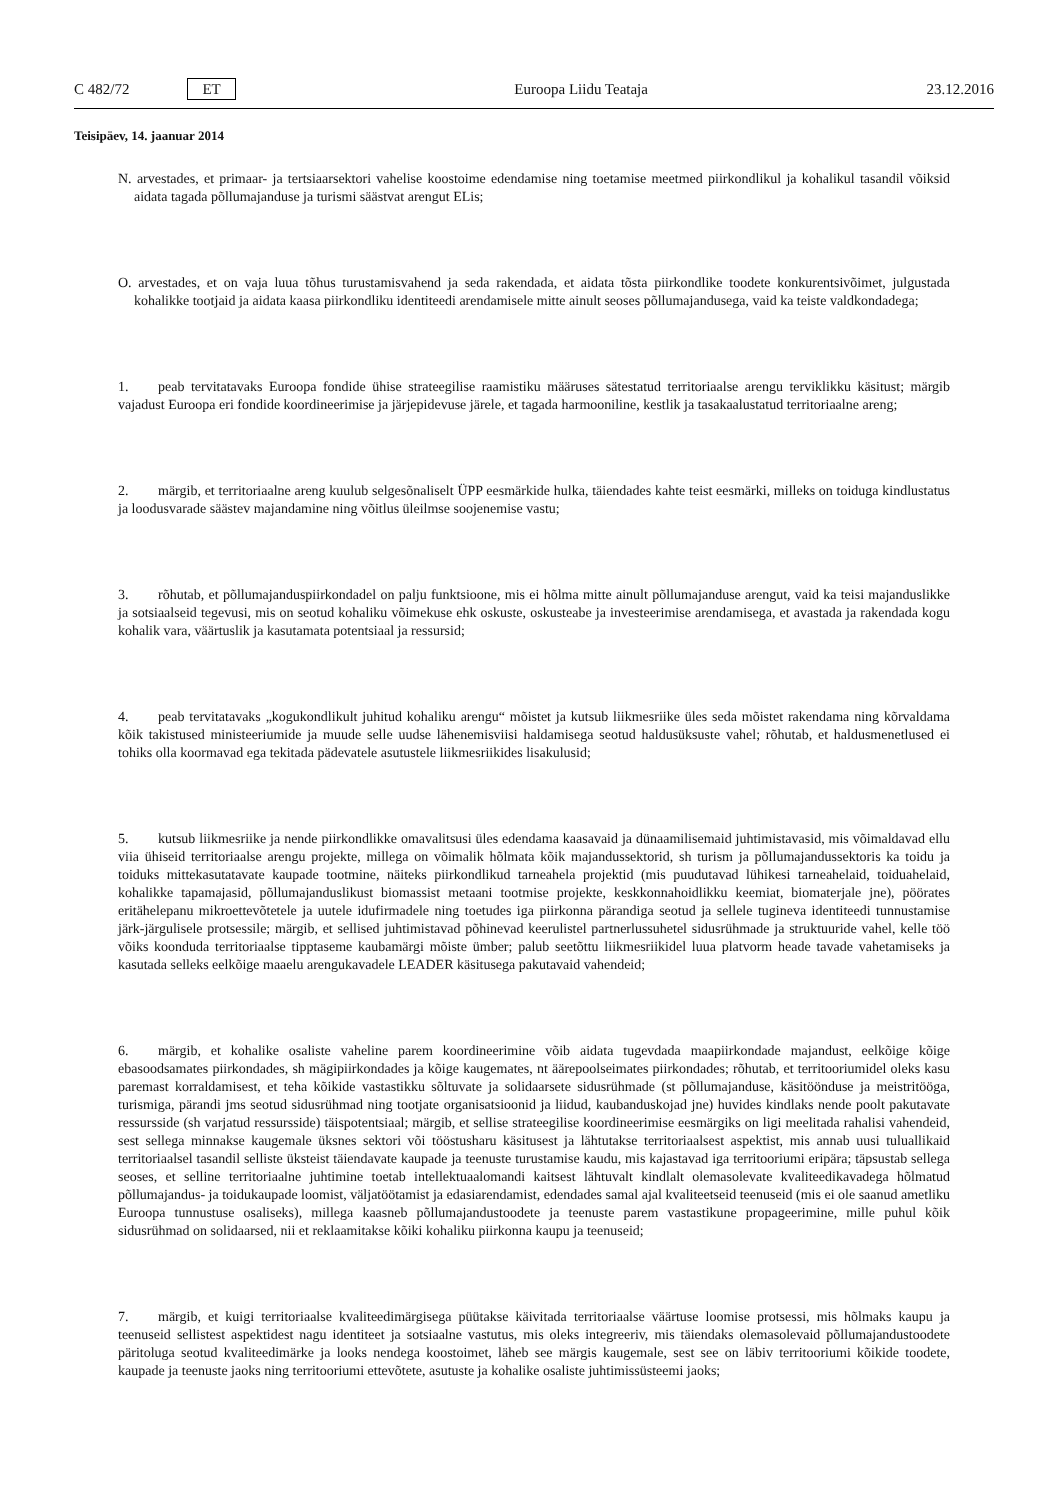C 482/72 ET Euroopa Liidu Teataja 23.12.2016
Teisipäev, 14. jaanuar 2014
N. arvestades, et primaar- ja tertsiaarsektori vahelise koostoime edendamise ning toetamise meetmed piirkondlikul ja kohalikul tasandil võiksid aidata tagada põllumajanduse ja turismi säästvat arengut ELis;
O. arvestades, et on vaja luua tõhus turustamisvahend ja seda rakendada, et aidata tõsta piirkondlike toodete konkurentsivõimet, julgustada kohalikke tootjaid ja aidata kaasa piirkondliku identiteedi arendamisele mitte ainult seoses põllumajandusega, vaid ka teiste valdkondadega;
1. peab tervitatavaks Euroopa fondide ühise strateegilise raamistiku määruses sätestatud territoriaalse arengu terviklikku käsitust; märgib vajadust Euroopa eri fondide koordineerimise ja järjepidevuse järele, et tagada harmooniline, kestlik ja tasakaalustatud territoriaalne areng;
2. märgib, et territoriaalne areng kuulub selgesõnaliselt ÜPP eesmärkide hulka, täiendades kahte teist eesmärki, milleks on toiduga kindlustatus ja loodusvarade säästev majandamine ning võitlus üleilmse soojenemise vastu;
3. rõhutab, et põllumajanduspiirkondadel on palju funktsioone, mis ei hõlma mitte ainult põllumajanduse arengut, vaid ka teisi majanduslikke ja sotsiaalseid tegevusi, mis on seotud kohaliku võimekuse ehk oskuste, oskusteabe ja investeerimise arendamisega, et avastada ja rakendada kogu kohalik vara, väärtuslik ja kasutamata potentsiaal ja ressursid;
4. peab tervitatavaks „kogukondlikult juhitud kohaliku arengu“ mõistet ja kutsub liikmesriike üles seda mõistet rakendama ning kõrvaldama kõik takistused ministeeriumide ja muude selle uudse lähenemisviisi haldamisega seotud haldusüksuste vahel; rõhutab, et haldusmenetlused ei tohiks olla koormavad ega tekitada pädevatele asutustele liikmesriikides lisakulusid;
5. kutsub liikmesriike ja nende piirkondlikke omavalitsusi üles edendama kaasavaid ja dünaamilisemaid juhtimistavasid, mis võimaldavad ellu viia ühiseid territoriaalse arengu projekte, millega on võimalik hõlmata kõik majandussektorid, sh turism ja põllumajandussektoris ka toidu ja toiduks mittekasutatavate kaupade tootmine, näiteks piirkondlikud tarneahela projektid (mis puudutavad lühikesi tarneahelaid, toiduahelaid, kohalikke tapamajasid, põllumajanduslikust biomassist metaani tootmise projekte, keskkonnahoidlikku keemiat, biomaterjale jne), pöörates eritähelepanu mikroettevõtetele ja uutele idufirmadele ning toetudes iga piirkonna pärandiga seotud ja sellele tugineva identiteedi tunnustamise järk-järgulisele protsessile; märgib, et sellised juhtimistavad põhinevad keerulistel partnerlussuhetel sidusrühmade ja struktuuride vahel, kelle töö võiks koonduda territoriaalse tipptaseme kaubamärgi mõiste ümber; palub seetõttu liikmesriikidel luua platvorm heade tavade vahetamiseks ja kasutada selleks eelkõige maaelu arengukavadele LEADER käsitusega pakutavaid vahendeid;
6. märgib, et kohalike osaliste vaheline parem koordineerimine võib aidata tugevdada maapiirkondade majandust, eelkõige kõige ebasoodsamates piirkondades, sh mägipiirkondades ja kõige kaugemates, nt äärepoolseimates piirkondades; rõhutab, et territooriumidel oleks kasu paremast korraldamisest, et teha kõikide vastastikku sõltuvate ja solidaarsete sidusrühmade (st põllumajanduse, käsitöönduse ja meistritööga, turismiga, pärandi jms seotud sidusrühmad ning tootjate organisatsioonid ja liidud, kaubanduskojad jne) huvides kindlaks nende poolt pakutavate ressursside (sh varjatud ressursside) täispotentsiaal; märgib, et sellise strateegilise koordineerimise eesmärgiks on ligi meelitada rahalisi vahendeid, sest sellega minnakse kaugemale üksnes sektori või tööstusharu käsitusest ja lähtutakse territoriaalsest aspektist, mis annab uusi tuluallikaid territoriaalsel tasandil selliste üksteist täiendavate kaupade ja teenuste turustamise kaudu, mis kajastavad iga territooriumi eripära; täpsustab sellega seoses, et selline territoriaalne juhtimine toetab intellektuaalomandi kaitsest lähtuvalt kindlalt olemasolevate kvaliteedikavadega hõlmatud põllumajandus- ja toidukaupade loomist, väljatöötamist ja edasiarendamist, edendades samal ajal kvaliteetseid teenuseid (mis ei ole saanud ametliku Euroopa tunnustuse osaliseks), millega kaasneb põllumajandustoodete ja teenuste parem vastastikune propageerimine, mille puhul kõik sidusrühmad on solidaarsed, nii et reklaamitakse kõiki kohaliku piirkonna kaupu ja teenuseid;
7. märgib, et kuigi territoriaalse kvaliteedimärgisega püütakse käivitada territoriaalse väärtuse loomise protsessi, mis hõlmaks kaupu ja teenuseid sellistest aspektidest nagu identiteet ja sotsiaalne vastutus, mis oleks integreeriv, mis täiendaks olemasolevaid põllumajandustoodete päritoluga seotud kvaliteedimärke ja looks nendega koostoimet, läheb see märgis kaugemale, sest see on läbiv territooriumi kõikide toodete, kaupade ja teenuste jaoks ning territooriumi ettevõtete, asutuste ja kohalike osaliste juhtimissüsteemi jaoks;